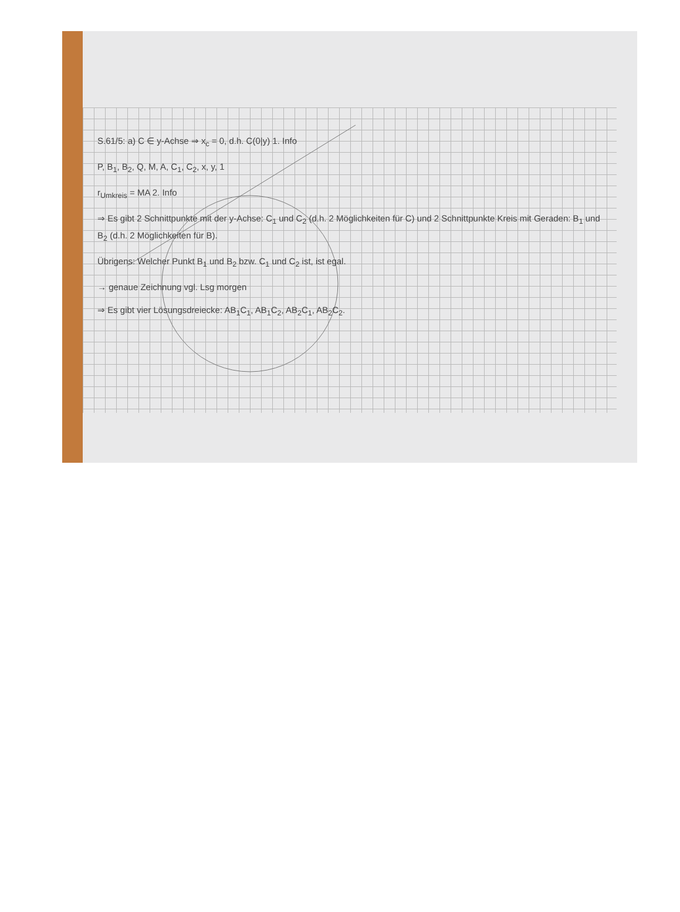S.61/5: a) C ∈ y-Achse ⇒ x<sub>c</sub> = 0, d.h. C(0|y) 1. Info
P, B<sub>1</sub>, B<sub>2</sub>, Q, M, A, C<sub>1</sub>, C<sub>2</sub>, x, y, 1
r<sub>Umkreis</sub> = MA 2. Info
⇒ Es gibt 2 Schnittpunkte mit der y-Achse: C<sub>1</sub> und C<sub>2</sub> (d.h. 2 Möglichkeiten für C) und 2 Schnittpunkte Kreis mit Geraden: B<sub>1</sub> und B<sub>2</sub> (d.h. 2 Möglichkeiten für B).
Übrigens: Welcher Punkt B<sub>1</sub> und B<sub>2</sub> bzw. C<sub>1</sub> und C<sub>2</sub> ist, ist egal.
→ genaue Zeichnung vgl. Lsg morgen
⇒ Es gibt vier Lösungsdreiecke: AB<sub>1</sub>C<sub>1</sub>, AB<sub>1</sub>C<sub>2</sub>, AB<sub>2</sub>C<sub>1</sub>, AB<sub>2</sub>C<sub>2</sub>.